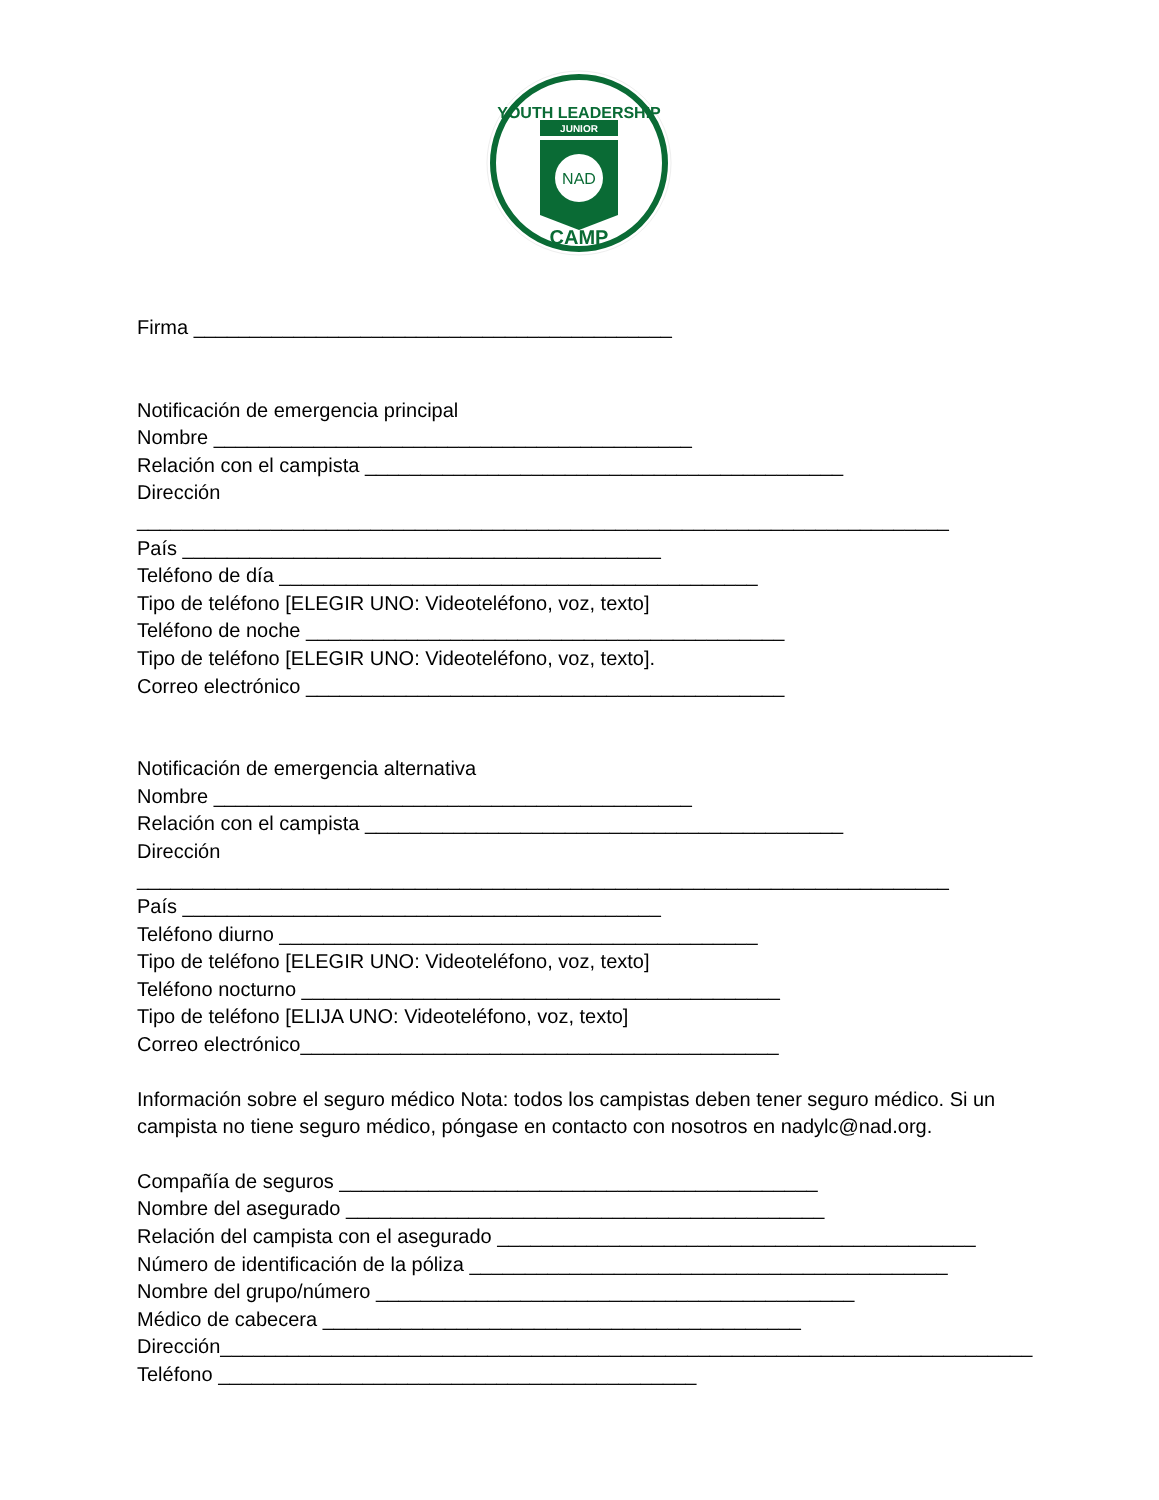YOUTH LEADERSHIP
JUNIOR
NAD
CAMP
Firma ___________________________________________
Notificación de emergencia principal
Nombre ___________________________________________
Relación con el campista ___________________________________________
Dirección _________________________________________________________________________
País ___________________________________________
Teléfono de día ___________________________________________
Tipo de teléfono [ELEGIR UNO: Videoteléfono, voz, texto]
Teléfono de noche ___________________________________________
Tipo de teléfono [ELEGIR UNO: Videoteléfono, voz, texto].
Correo electrónico ___________________________________________
Notificación de emergencia alternativa
Nombre ___________________________________________
Relación con el campista ___________________________________________
Dirección _________________________________________________________________________
País ___________________________________________
Teléfono diurno ___________________________________________
Tipo de teléfono [ELEGIR UNO: Videoteléfono, voz, texto]
Teléfono nocturno ___________________________________________
Tipo de teléfono [ELIJA UNO: Videoteléfono, voz, texto]
Correo electrónico___________________________________________
Información sobre el seguro médico Nota: todos los campistas deben tener seguro médico. Si un campista no tiene seguro médico, póngase en contacto con nosotros en nadylc@nad.org.
Compañía de seguros ___________________________________________
Nombre del asegurado ___________________________________________
Relación del campista con el asegurado ___________________________________________
Número de identificación de la póliza ___________________________________________
Nombre del grupo/número ___________________________________________
Médico de cabecera ___________________________________________
Dirección_________________________________________________________________________
Teléfono ___________________________________________